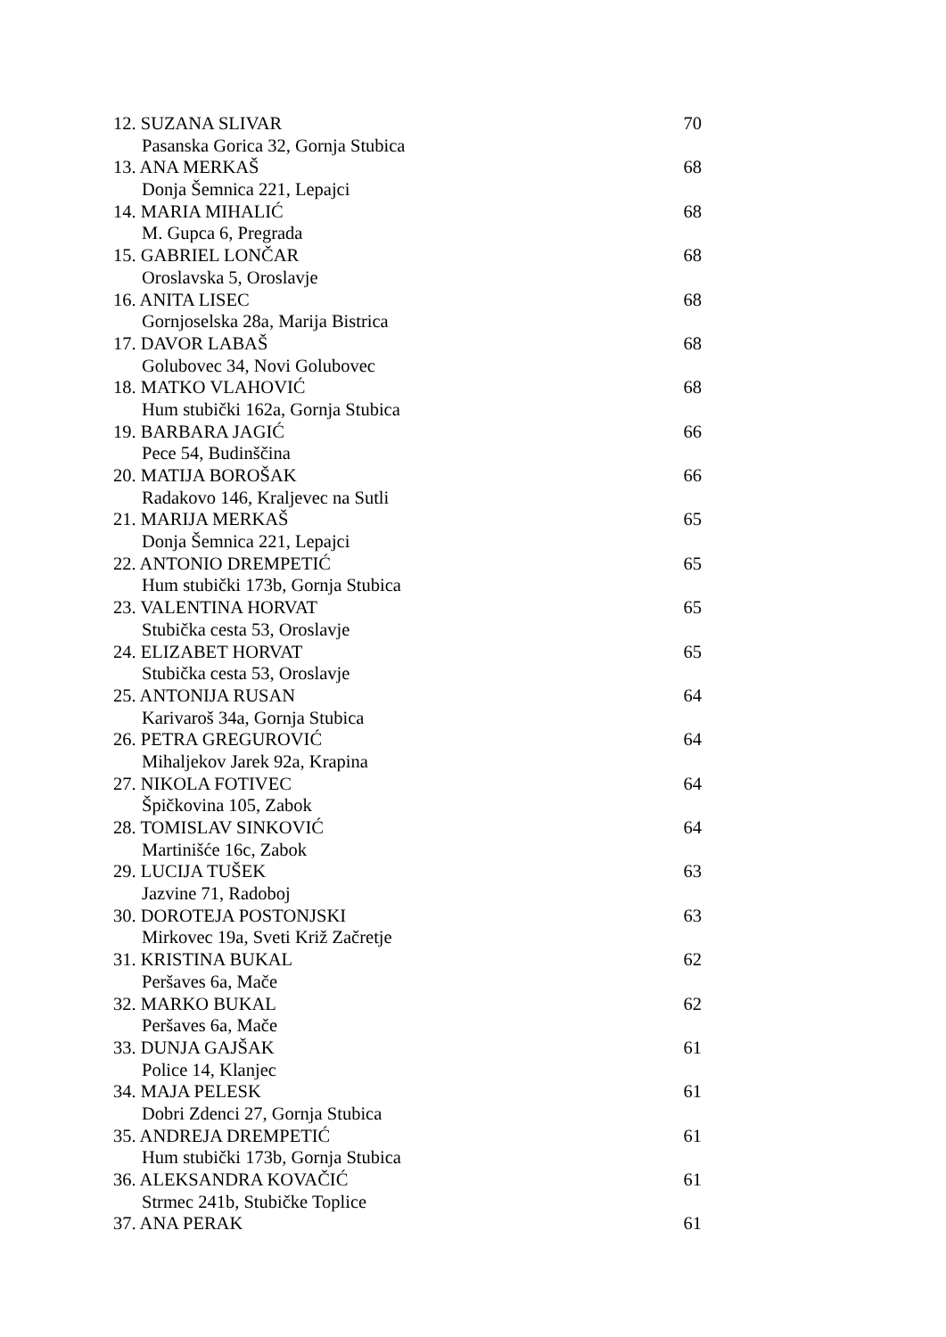12. SUZANA SLIVAR 70
Pasanska Gorica 32, Gornja Stubica
13. ANA MERKAŠ 68
Donja Šemnica 221, Lepajci
14. MARIA MIHALIĆ 68
M. Gupca 6, Pregrada
15. GABRIEL LONČAR 68
Oroslavska 5, Oroslavje
16. ANITA LISEC 68
Gornjoselska 28a, Marija Bistrica
17. DAVOR LABAŠ 68
Golubovec 34, Novi Golubovec
18. MATKO VLAHOVIĆ 68
Hum stubički 162a, Gornja Stubica
19. BARBARA JAGIĆ 66
Pece 54, Budinščina
20. MATIJA BOROŠAK 66
Radakovo 146, Kraljevec na Sutli
21. MARIJA MERKAŠ 65
Donja Šemnica 221, Lepajci
22. ANTONIO DREMPETIĆ 65
Hum stubički 173b, Gornja Stubica
23. VALENTINA HORVAT 65
Stubička cesta 53, Oroslavje
24. ELIZABET HORVAT 65
Stubička cesta 53, Oroslavje
25. ANTONIJA RUSAN 64
Karivaroš 34a, Gornja Stubica
26. PETRA GREGUROVIĆ 64
Mihaljekov Jarek 92a, Krapina
27. NIKOLA FOTIVEC 64
Špičkovina 105, Zabok
28. TOMISLAV SINKOVIĆ 64
Martinišće 16c, Zabok
29. LUCIJA TUŠEK 63
Jazvine 71, Radoboj
30. DOROTEJA POSTONJSKI 63
Mirkovec 19a, Sveti Križ Začretje
31. KRISTINA BUKAL 62
Peršaves 6a, Mače
32. MARKO BUKAL 62
Peršaves 6a, Mače
33. DUNJA GAJŠAK 61
Police 14, Klanjec
34. MAJA PELESK 61
Dobri Zdenci 27, Gornja Stubica
35. ANDREJA DREMPETIĆ 61
Hum stubički 173b, Gornja Stubica
36. ALEKSANDRA KOVAČIĆ 61
Strmec 241b, Stubičke Toplice
37. ANA PERAK 61